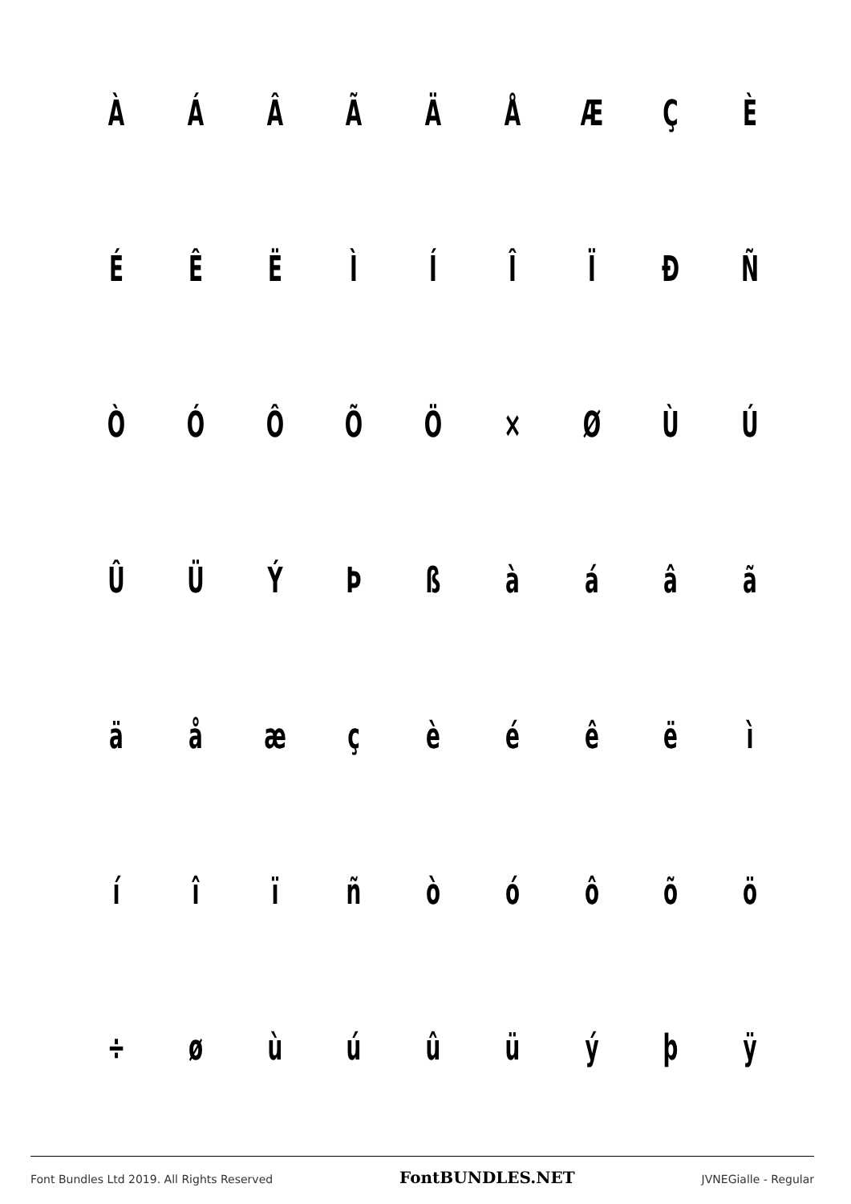À Á Â Ã Ä Å Æ Ç È
É Ê Ë Ì Í Î Ï Ð Ñ
Ò Ó Ô Õ Ö × Ø Ù Ú
Û Ü Ý Þ ß à á â ã
ä å æ ç è é ê ë ì
í î ï ñ ò ó ô õ ö
÷ ø ù ú û ü ý þ ÿ
Font Bundles Ltd 2019. All Rights Reserved FontBUNDLES.NET JVNEGialle - Regular